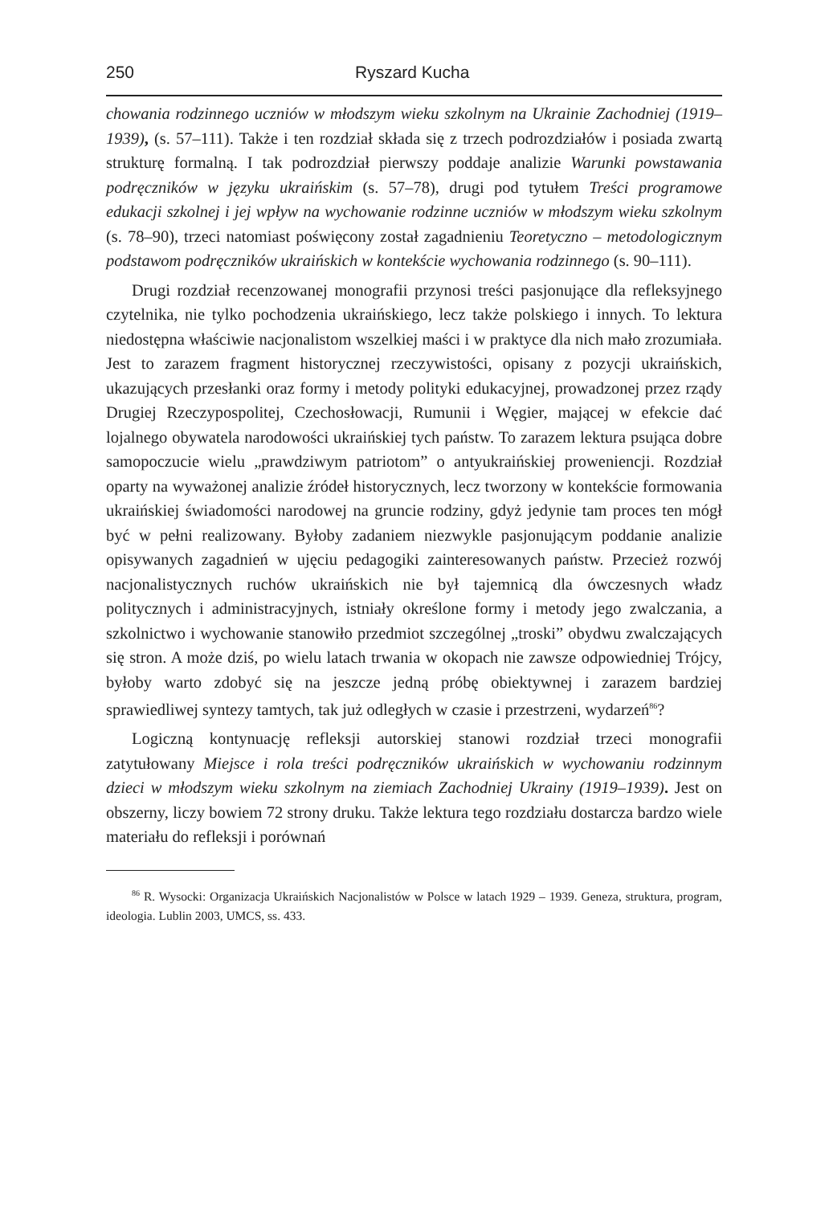250 Ryszard Kucha
chowania rodzinnego uczniów w młodszym wieku szkolnym na Ukrainie Zachodniej (1919–1939), (s. 57–111). Także i ten rozdział składa się z trzech podrozdziałów i posiada zwartą strukturę formalną. I tak podrozdział pierwszy poddaje analizie Warunki powstawania podręczników w języku ukraińskim (s. 57–78), drugi pod tytułem Treści programowe edukacji szkolnej i jej wpływ na wychowanie rodzinne uczniów w młodszym wieku szkolnym (s. 78–90), trzeci natomiast poświęcony został zagadnieniu Teoretyczno – metodologicznym podstawom podręczników ukraińskich w kontekście wychowania rodzinnego (s. 90–111).
Drugi rozdział recenzowanej monografii przynosi treści pasjonujące dla refleksyjnego czytelnika, nie tylko pochodzenia ukraińskiego, lecz także polskiego i innych. To lektura niedostępna właściwie nacjonalistom wszelkiej maści i w praktyce dla nich mało zrozumiała. Jest to zarazem fragment historycznej rzeczywistości, opisany z pozycji ukraińskich, ukazujących przesłanki oraz formy i metody polityki edukacyjnej, prowadzonej przez rządy Drugiej Rzeczypospolitej, Czechosłowacji, Rumunii i Węgier, mającej w efekcie dać lojalnego obywatela narodowości ukraińskiej tych państw. To zarazem lektura psująca dobre samopoczucie wielu „prawdziwym patriotom” o antyukraińskiej proweniencji. Rozdział oparty na wyważonej analizie źródeł historycznych, lecz tworzony w kontekście formowania ukraińskiej świadomości narodowej na gruncie rodziny, gdyż jedynie tam proces ten mógł być w pełni realizowany. Byłoby zadaniem niezwykle pasjonującym poddanie analizie opisywanych zagadnień w ujęciu pedagogiki zainteresowanych państw. Przecież rozwój nacjonalistycznych ruchów ukraińskich nie był tajemnicą dla ówczesnych władz politycznych i administracyjnych, istniały określone formy i metody jego zwalczania, a szkolnictwo i wychowanie stanowiło przedmiot szczególnej „troski” obydwu zwalczających się stron. A może dziś, po wielu latach trwania w okopach nie zawsze odpowiedniej Trójcy, byłoby warto zdobyć się na jeszcze jedną próbę obiektywnej i zarazem bardziej sprawiedliwej syntezy tamtych, tak już odległych w czasie i przestrzeni, wydarzeń<sup>86</sup>?
Logiczną kontynuację refleksji autorskiej stanowi rozdział trzeci monografii zatytułowany Miejsce i rola treści podręczników ukraińskich w wychowaniu rodzinnym dzieci w młodszym wieku szkolnym na ziemiach Zachodniej Ukrainy (1919–1939). Jest on obszerny, liczy bowiem 72 strony druku. Także lektura tego rozdziału dostarcza bardzo wiele materiału do refleksji i porównań
<sup>86</sup> R. Wysocki: Organizacja Ukraińskich Nacjonalistów w Polsce w latach 1929 – 1939. Geneza, struktura, program, ideologia. Lublin 2003, UMCS, ss. 433.